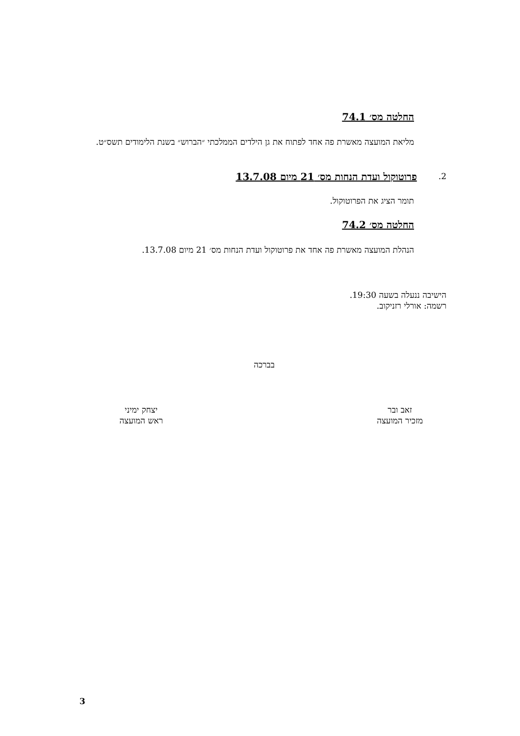החלטה מס׳ 74.1
מליאת המועצה מאשרת פה אחד לפתוח את גן הילדים הממלכתי ״הברוש״ בשנת הלימודים תשס״ט.
2.
פרוטוקול ועדת הנחות מס׳ 21 מיום 13.7.08
תומר הציג את הפרוטוקול.
החלטה מס׳ 74.2
הנהלת המועצה מאשרת פה אחד את פרוטוקול ועדת הנחות מס׳ 21 מיום 13.7.08.
הישיבה ננעלה בשעה 19:30.
רשמה: אורלי רזניקוב.
בברכה
זאב ובר
מזכיר המועצה
יצחק ימיני
ראש המועצה
3